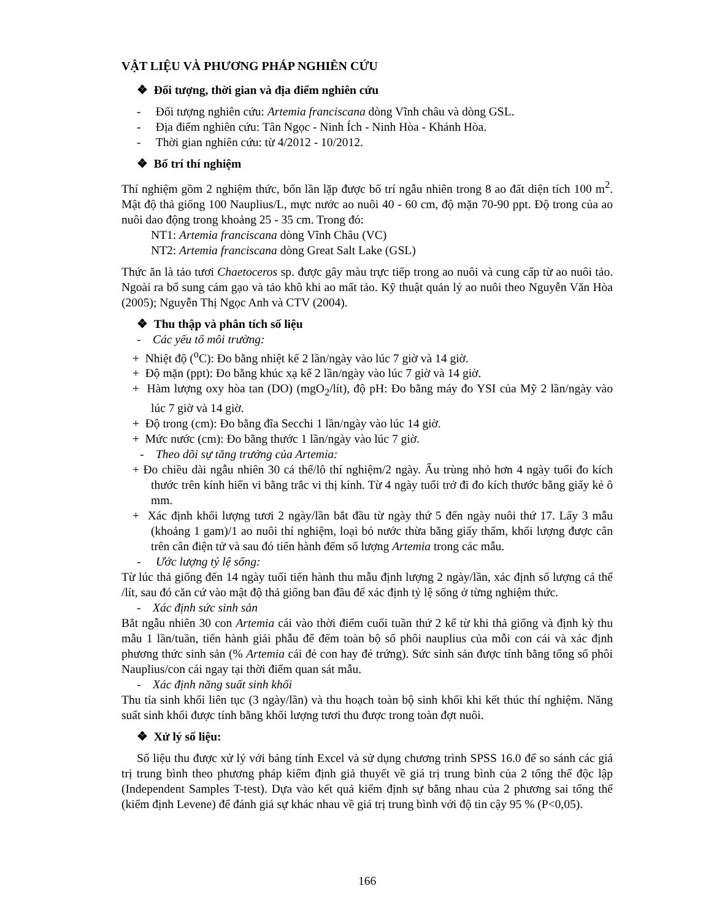VẬT LIỆU VÀ PHƯƠNG PHÁP NGHIÊN CỨU
❖ Đối tượng, thời gian và địa điểm nghiên cứu
- Đối tượng nghiên cứu: Artemia franciscana dòng Vĩnh châu và dòng GSL.
- Địa điểm nghiên cứu: Tân Ngọc - Ninh Ích - Ninh Hòa - Khánh Hòa.
- Thời gian nghiên cứu: từ 4/2012 - 10/2012.
❖ Bố trí thí nghiệm
Thí nghiệm gồm 2 nghiệm thức, bốn lần lặp được bố trí ngẫu nhiên trong 8 ao đất diện tích 100 m<sup>2</sup>. Mật độ thả giống 100 Nauplius/L, mực nước ao nuôi 40 - 60 cm, độ mặn 70-90 ppt. Độ trong của ao nuôi dao động trong khoảng 25 - 35 cm. Trong đó:
NT1: Artemia franciscana dòng Vĩnh Châu (VC)
NT2: Artemia franciscana dòng Great Salt Lake (GSL)
Thức ăn là tảo tươi Chaetoceros sp. được gây màu trực tiếp trong ao nuôi và cung cấp từ ao nuôi tảo. Ngoài ra bổ sung cám gạo và tảo khô khi ao mất tảo. Kỹ thuật quản lý ao nuôi theo Nguyễn Văn Hòa (2005); Nguyễn Thị Ngọc Anh và CTV (2004).
❖ Thu thập và phân tích số liệu
- Các yếu tố môi trường:
+ Nhiệt độ (<sup>o</sup>C): Đo bằng nhiệt kế 2 lần/ngày vào lúc 7 giờ và 14 giờ.
+ Độ mặn (ppt): Đo bằng khúc xạ kế 2 lần/ngày vào lúc 7 giờ và 14 giờ.
+ Hàm lượng oxy hòa tan (DO) (mgO<sub>2</sub>/lít), độ pH: Đo bằng máy đo YSI của Mỹ 2 lần/ngày vào lúc 7 giờ và 14 giờ.
+ Độ trong (cm): Đo bằng đĩa Secchi 1 lần/ngày vào lúc 14 giờ.
+ Mức nước (cm): Đo bằng thước 1 lần/ngày vào lúc 7 giờ.
- Theo dõi sự tăng trưởng của Artemia:
+ Đo chiều dài ngẫu nhiên 30 cá thể/lô thí nghiệm/2 ngày. Ấu trùng nhỏ hơn 4 ngày tuổi đo kích thước trên kính hiển vi bằng trắc vi thị kính. Từ 4 ngày tuổi trở đi đo kích thước bằng giấy kẻ ô mm.
+ Xác định khối lượng tươi 2 ngày/lần bắt đầu từ ngày thứ 5 đến ngày nuôi thứ 17. Lấy 3 mẫu (khoảng 1 gam)/1 ao nuôi thí nghiệm, loại bỏ nước thừa bằng giấy thấm, khối lượng được cân trên cân điện tử và sau đó tiến hành đếm số lượng Artemia trong các mẫu.
- Ước lượng tỷ lệ sống:
Từ lúc thả giống đến 14 ngày tuổi tiến hành thu mẫu định lượng 2 ngày/lần, xác định số lượng cá thể /lít, sau đó căn cứ vào mật độ thả giống ban đầu để xác định tỷ lệ sống ở từng nghiệm thức.
- Xác định sức sinh sản
Bắt ngẫu nhiên 30 con Artemia cái vào thời điểm cuối tuần thứ 2 kể từ khi thả giống và định kỳ thu mẫu 1 lần/tuần, tiến hành giải phẫu để đếm toàn bộ số phôi nauplius của mỗi con cái và xác định phương thức sinh sản (% Artemia cái đẻ con hay đẻ trứng). Sức sinh sản được tính bằng tổng số phôi Nauplius/con cái ngay tại thời điểm quan sát mẫu.
- Xác định năng suất sinh khối
Thu tỉa sinh khối liên tục (3 ngày/lần) và thu hoạch toàn bộ sinh khối khi kết thúc thí nghiệm. Năng suất sinh khối được tính bằng khối lượng tươi thu được trong toàn đợt nuôi.
❖ Xử lý số liệu:
Số liệu thu được xử lý với bảng tính Excel và sử dụng chương trình SPSS 16.0 để so sánh các giá trị trung bình theo phương pháp kiểm định giả thuyết về giá trị trung bình của 2 tổng thể độc lập (Independent Samples T-test). Dựa vào kết quả kiểm định sự bằng nhau của 2 phương sai tổng thể (kiểm định Levene) để đánh giá sự khác nhau về giá trị trung bình với độ tin cậy 95 % (P<0,05).
166